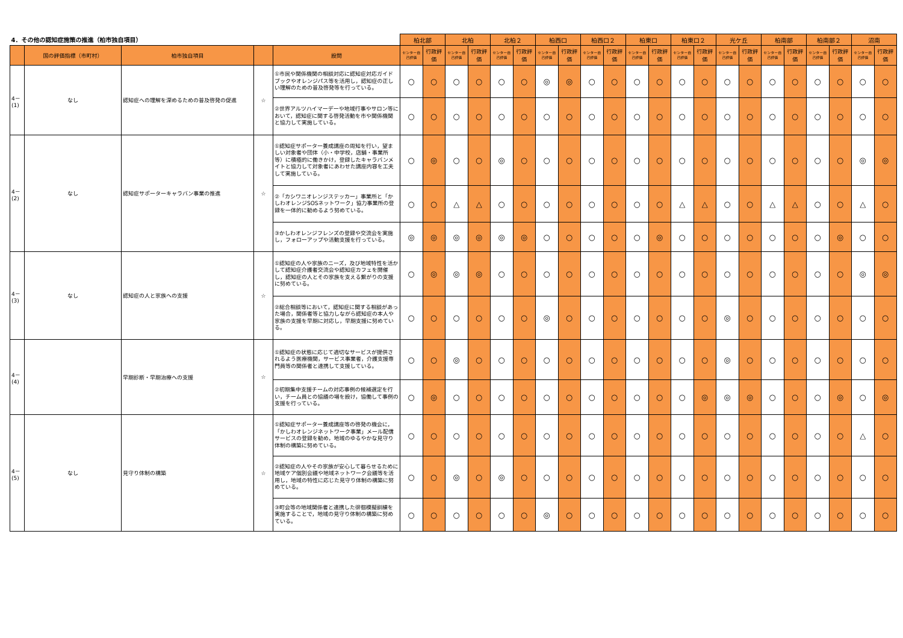| 4．その他の認知症施策の推進（柏市独自項目） | | | | | 柏北部 | | 北柏 | | 北柏２ | | 柏西口 | | 柏西口２ | | 柏東口 | | 柏東口２ | | 光ケ丘 | | 柏南部 | | 柏南部２ | | 沼南 | |
| --- | --- | --- | --- | --- | --- | --- | --- | --- | --- | --- | --- | --- | --- | --- | --- | --- | --- | --- | --- | --- | --- | --- | --- | --- | --- | --- |
| | 国の評価指標（市町村） | 柏市独自項目 | | 設問 | センター自己評価 | 行政評価 | センター自己評価 | 行政評価 | センター自己評価 | 行政評価 | センター自己評価 | 行政評価 | センター自己評価 | 行政評価 | センター自己評価 | 行政評価 | センター自己評価 | 行政評価 | センター自己評価 | 行政評価 | センター自己評価 | 行政評価 | センター自己評価 | 行政評価 | センター自己評価 | 行政評価 |
| 4－(1) | なし | 認知症への理解を深めるための普及啓発の促進 | ☆ | ①市民や関係機関の相談対応に認知症対応ガイドブックやオレンジパス等を活用し，認知症の正しい理解のための普及啓発等を行っている。 | ○ | ○ | ○ | ○ | ○ | ○ | ◎ | ◎ | ○ | ○ | ○ | ○ | ○ | ○ | ○ | ○ | ○ | ○ | ○ | ○ | ○ | ○ |
| | | | | ②世界アルツハイマーデーや地域行事やサロン等において，認知症に関する啓発活動を市や関係機関と協力して実施している。 | ○ | ○ | ○ | ○ | ○ | ○ | ○ | ○ | ○ | ○ | ○ | ○ | ○ | ○ | ○ | ○ | ○ | ○ | ○ | ○ | ○ | ○ |
| 4－(2) | なし | 認知症サポーターキャラバン事業の推進 | ☆ | ①認知症サポーター養成講座の周知を行い，望ましい対象者や団体（小・中学校，店舗・事業所等）に積極的に働きかけ，登録したキャラバンメイトと協力して対象者にあわせた講座内容を工夫して実施している。 | ○ | ◎ | ○ | ○ | ◎ | ○ | ○ | ○ | ○ | ○ | ○ | ○ | ○ | ○ | ○ | ○ | ○ | ○ | ○ | ○ | ◎ | ◎ |
| | | | | ②「カシワニオレンジステッカー」事業所と「かしわオレンジSOSネットワーク」協力事業所の登録を一体的に勧めるよう努めている。 | ○ | ○ | △ | △ | ○ | ○ | ○ | ○ | ○ | ○ | ○ | ○ | △ | △ | ○ | ○ | △ | △ | ○ | ○ | △ | ○ |
| | | | | ③かしわオレンジフレンズの登録や交流会を実施し，フォローアップや活動支援を行っている。 | ◎ | ◎ | ◎ | ◎ | ◎ | ◎ | ○ | ○ | ○ | ○ | ○ | ◎ | ○ | ○ | ○ | ○ | ○ | ○ | ○ | ◎ | ○ | ○ |
| 4－(3) | なし | 認知症の人と家族への支援 | ☆ | ①認知症の人や家族のニーズ，及び地域特性を活かして認知症介護者交流会や認知症カフェを開催し，認知症の人とその家族を支える繋がりの支援に努めている。 | ○ | ◎ | ◎ | ◎ | ○ | ○ | ○ | ○ | ○ | ○ | ○ | ○ | ○ | ○ | ○ | ○ | ○ | ○ | ○ | ○ | ◎ | ◎ |
| | | | | ②総合相談等において，認知症に関する相談があった場合，関係者等と協力しながら認知症の本人や家族の支援を早期に対応し，早期支援に努めている。 | ○ | ○ | ○ | ○ | ○ | ○ | ◎ | ○ | ○ | ○ | ○ | ○ | ○ | ○ | ◎ | ○ | ○ | ○ | ○ | ○ | ○ | ○ |
| 4－(4) | | 早期診断・早期治療への支援 | ☆ | ①認知症の状態に応じて適切なサービスが提供されるよう医療機関，サービス事業者，介護支援専門員等の関係者と連携して支援している。 | ○ | ○ | ◎ | ○ | ○ | ○ | ○ | ○ | ○ | ○ | ○ | ○ | ○ | ○ | ◎ | ○ | ○ | ○ | ○ | ○ | ○ | ○ |
| | | | | ②初期集中支援チームの対応事例の候補選定を行い，チーム員との協議の場を設け，協働して事例の支援を行っている。 | ○ | ◎ | ○ | ○ | ○ | ○ | ○ | ○ | ○ | ○ | ○ | ○ | ○ | ◎ | ◎ | ◎ | ○ | ○ | ○ | ◎ | ○ | ◎ |
| 4－(5) | なし | 見守り体制の構築 | ☆ | ①認知症サポーター養成講座等の啓発の機会に，「かしわオレンジネットワーク事業」メール配信サービスの登録を勧め，地域のゆるやかな見守り体制の構築に努めている。 | ○ | ○ | ○ | ○ | ○ | ○ | ○ | ○ | ○ | ○ | ○ | ○ | ○ | ○ | ○ | ○ | ○ | ○ | ○ | ○ | △ | ○ |
| | | | | ②認知症の人やその家族が安心して暮らせるために地域ケア個別会議や地域ネットワーク会議等を活用し，地域の特性に応じた見守り体制の構築に努めている。 | ○ | ○ | ◎ | ○ | ◎ | ○ | ○ | ○ | ○ | ○ | ○ | ○ | ○ | ○ | ○ | ○ | ○ | ○ | ○ | ○ | ○ | ○ |
| | | | | ③町会等の地域関係者と連携した徘徊模擬訓練を実施することで，地域の見守り体制の構築に努めている。 | ○ | ○ | ○ | ○ | ○ | ○ | ◎ | ○ | ○ | ○ | ○ | ○ | ○ | ○ | ○ | ○ | ○ | ○ | ○ | ○ | ○ | ○ |